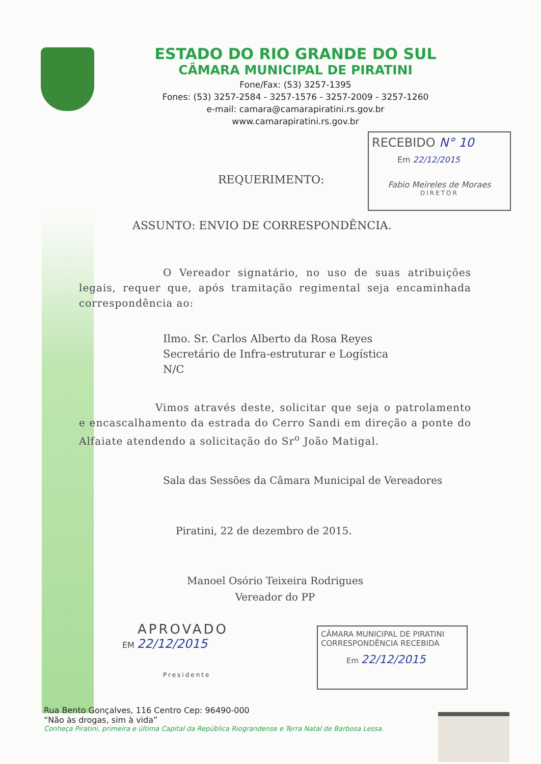ESTADO DO RIO GRANDE DO SUL
CÂMARA MUNICIPAL DE PIRATINI
Fone/Fax: (53) 3257-1395
Fones: (53) 3257-2584 - 3257-1576 - 3257-2009 - 3257-1260
e-mail: camara@camarapiratini.rs.gov.br
www.camarapiratini.rs.gov.br
RECEBIDO N° 10
Em 22/12/2015
Fabio Meireles de Moraes
DIRETOR
REQUERIMENTO:
ASSUNTO: ENVIO DE CORRESPONDÊNCIA.
O Vereador signatário, no uso de suas atribuições legais, requer que, após tramitação regimental seja encaminhada correspondência ao:
Ilmo. Sr. Carlos Alberto da Rosa Reyes
Secretário de Infra-estruturar e Logística
N/C
Vimos através deste, solicitar que seja o patrolamento e encascalhamento da estrada do Cerro Sandi em direção a ponte do Alfaiate atendendo a solicitação do Sr<sup>o</sup> João Matigal.
Sala das Sessões da Câmara Municipal de Vereadores
Piratini, 22 de dezembro de 2015.
Manoel Osório Teixeira Rodrigues
Vereador do PP
APROVADO
EM 22/12/2015
Presidente
CÂMARA MUNICIPAL DE PIRATINI
CORRESPONDÊNCIA RECEBIDA
Em 22/12/2015
Rua Bento Gonçalves, 116 Centro Cep: 96490-000
“Não às drogas, sim à vida”
Conheça Piratini, primeira e última Capital da República Riograndense e Terra Natal de Barbosa Lessa.